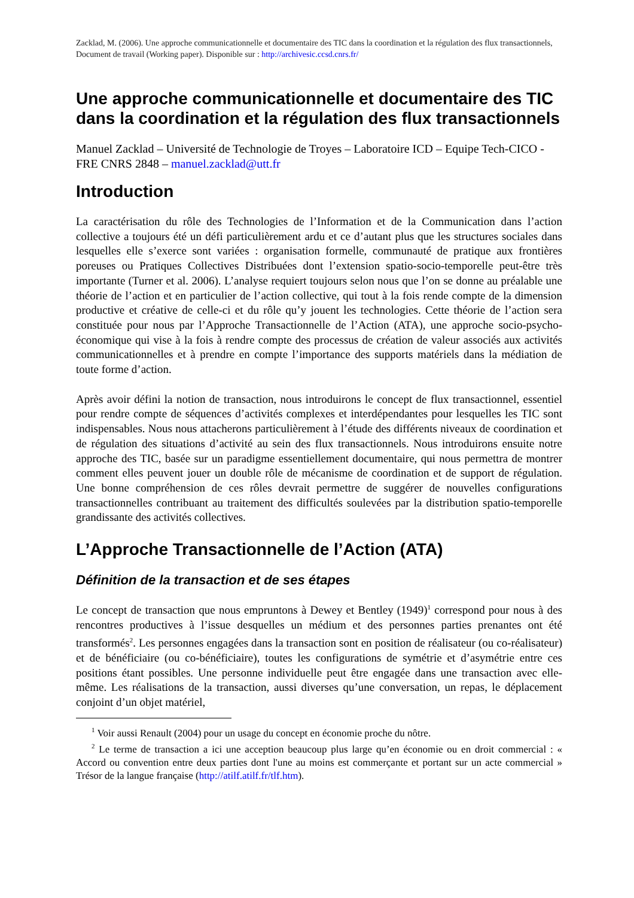Zacklad, M. (2006). Une approche communicationnelle et documentaire des TIC dans la coordination et la régulation des flux transactionnels, Document de travail (Working paper). Disponible sur : http://archivesic.ccsd.cnrs.fr/
Une approche communicationnelle et documentaire des TIC dans la coordination et la régulation des flux transactionnels
Manuel Zacklad – Université de Technologie de Troyes – Laboratoire ICD – Equipe Tech-CICO - FRE CNRS 2848 – manuel.zacklad@utt.fr
Introduction
La caractérisation du rôle des Technologies de l’Information et de la Communication dans l’action collective a toujours été un défi particulièrement ardu et ce d’autant plus que les structures sociales dans lesquelles elle s’exerce sont variées : organisation formelle, communauté de pratique aux frontières poreuses ou Pratiques Collectives Distribuées dont l’extension spatio-socio-temporelle peut-être très importante (Turner et al. 2006). L’analyse requiert toujours selon nous que l’on se donne au préalable une théorie de l’action et en particulier de l’action collective, qui tout à la fois rende compte de la dimension productive et créative de celle-ci et du rôle qu’y jouent les technologies. Cette théorie de l’action sera constituée pour nous par l’Approche Transactionnelle de l’Action (ATA), une approche socio-psycho-économique qui vise à la fois à rendre compte des processus de création de valeur associés aux activités communicationnelles et à prendre en compte l’importance des supports matériels dans la médiation de toute forme d’action.
Après avoir défini la notion de transaction, nous introduirons le concept de flux transactionnel, essentiel pour rendre compte de séquences d’activités complexes et interdépendantes pour lesquelles les TIC sont indispensables. Nous nous attacherons particulièrement à l’étude des différents niveaux de coordination et de régulation des situations d’activité au sein des flux transactionnels. Nous introduirons ensuite notre approche des TIC, basée sur un paradigme essentiellement documentaire, qui nous permettra de montrer comment elles peuvent jouer un double rôle de mécanisme de coordination et de support de régulation. Une bonne compréhension de ces rôles devrait permettre de suggérer de nouvelles configurations transactionnelles contribuant au traitement des difficultés soulevées par la distribution spatio-temporelle grandissante des activités collectives.
L’Approche Transactionnelle de l’Action (ATA)
Définition de la transaction et de ses étapes
Le concept de transaction que nous empruntons à Dewey et Bentley (1949)<sup>1</sup> correspond pour nous à des rencontres productives à l’issue desquelles un médium et des personnes parties prenantes ont été transformés<sup>2</sup>. Les personnes engagées dans la transaction sont en position de réalisateur (ou co-réalisateur) et de bénéficiaire (ou co-bénéficiaire), toutes les configurations de symétrie et d’asymétrie entre ces positions étant possibles. Une personne individuelle peut être engagée dans une transaction avec elle-même. Les réalisations de la transaction, aussi diverses qu’une conversation, un repas, le déplacement conjoint d’un objet matériel,
<sup>1</sup> Voir aussi Renault (2004) pour un usage du concept en économie proche du nôtre.
<sup>2</sup> Le terme de transaction a ici une acception beaucoup plus large qu’en économie ou en droit commercial : « Accord ou convention entre deux parties dont l'une au moins est commerçante et portant sur un acte commercial » Trésor de la langue française (http://atilf.atilf.fr/tlf.htm).